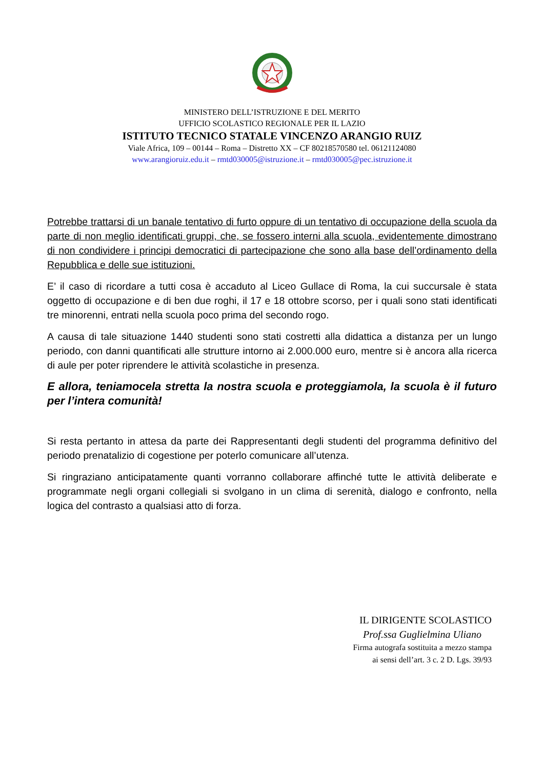MINISTERO DELL’ISTRUZIONE E DEL MERITO
UFFICIO SCOLASTICO REGIONALE PER IL LAZIO
ISTITUTO TECNICO STATALE VINCENZO ARANGIO RUIZ
Viale Africa, 109 – 00144 – Roma – Distretto XX – CF 80218570580 tel. 06121124080
www.arangioruiz.edu.it – rmtd030005@istruzione.it – rmtd030005@pec.istruzione.it
Potrebbe trattarsi di un banale tentativo di furto oppure di un tentativo di occupazione della scuola da parte di non meglio identificati gruppi, che, se fossero interni alla scuola, evidentemente dimostrano di non condividere i principi democratici di partecipazione che sono alla base dell’ordinamento della Repubblica e delle sue istituzioni.
E’ il caso di ricordare a tutti cosa è accaduto al Liceo Gullace di Roma, la cui succursale è stata oggetto di occupazione e di ben due roghi, il 17 e 18 ottobre scorso, per i quali sono stati identificati tre minorenni, entrati nella scuola poco prima del secondo rogo.
A causa di tale situazione 1440 studenti sono stati costretti alla didattica a distanza per un lungo periodo, con danni quantificati alle strutture intorno ai 2.000.000 euro, mentre si è ancora alla ricerca di aule per poter riprendere le attività scolastiche in presenza.
E allora, teniamocela stretta la nostra scuola e proteggiamola, la scuola è il futuro per l’intera comunità!
Si resta pertanto in attesa da parte dei Rappresentanti degli studenti del programma definitivo del periodo prenatalizio di cogestione per poterlo comunicare all’utenza.
Si ringraziano anticipatamente quanti vorranno collaborare affinché tutte le attività deliberate e programmate negli organi collegiali si svolgano in un clima di serenità, dialogo e confronto, nella logica del contrasto a qualsiasi atto di forza.
IL DIRIGENTE SCOLASTICO
Prof.ssa Guglielmina Uliano
Firma autografa sostituita a mezzo stampa
ai sensi dell’art. 3 c. 2 D. Lgs. 39/93